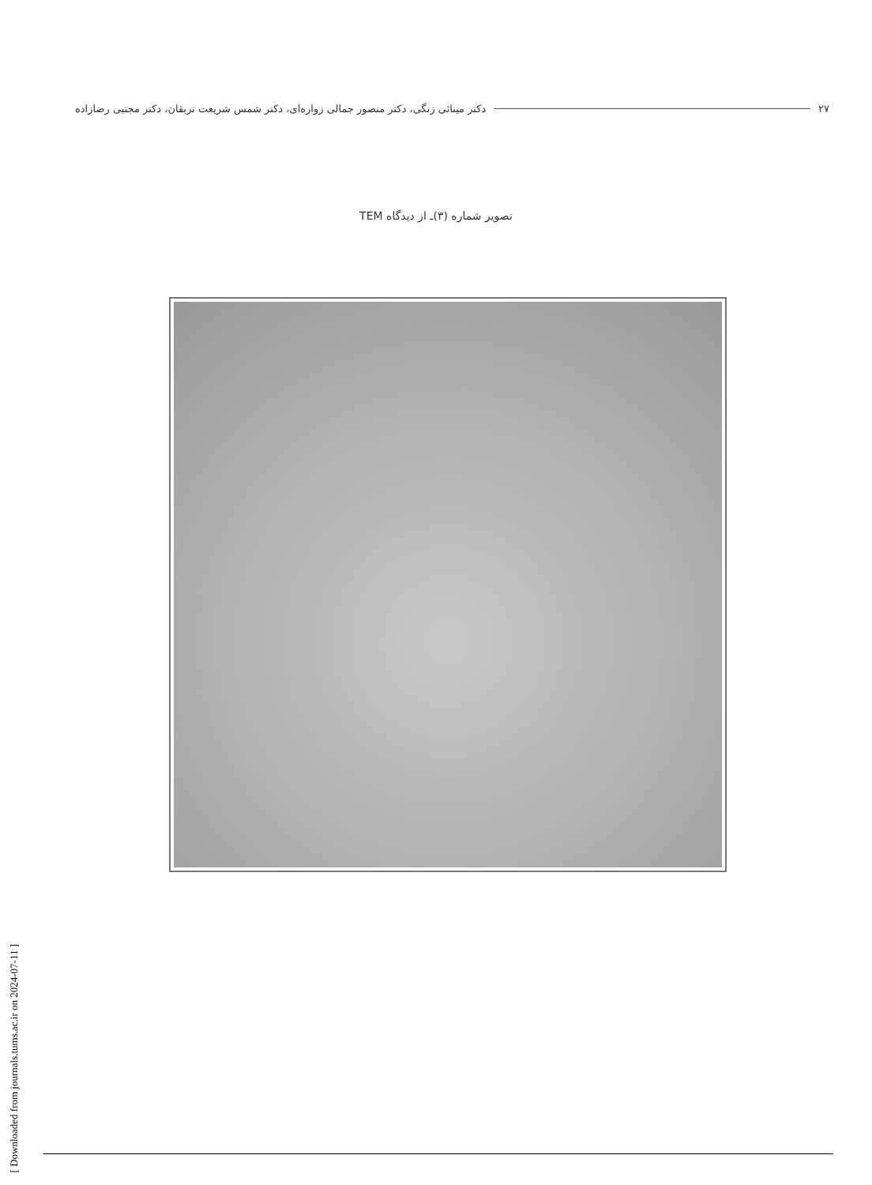۲۷ دکتر مینائی زنگی، دکتر منصور جمالی زواره‌ای، دکتر شمس شریعت تربقان، دکتر مجتبی رضازاده
تصویر شماره (۳)ـ از دیدگاه TEM
[ Downloaded from journals.tums.ac.ir on 2024-07-11 ]